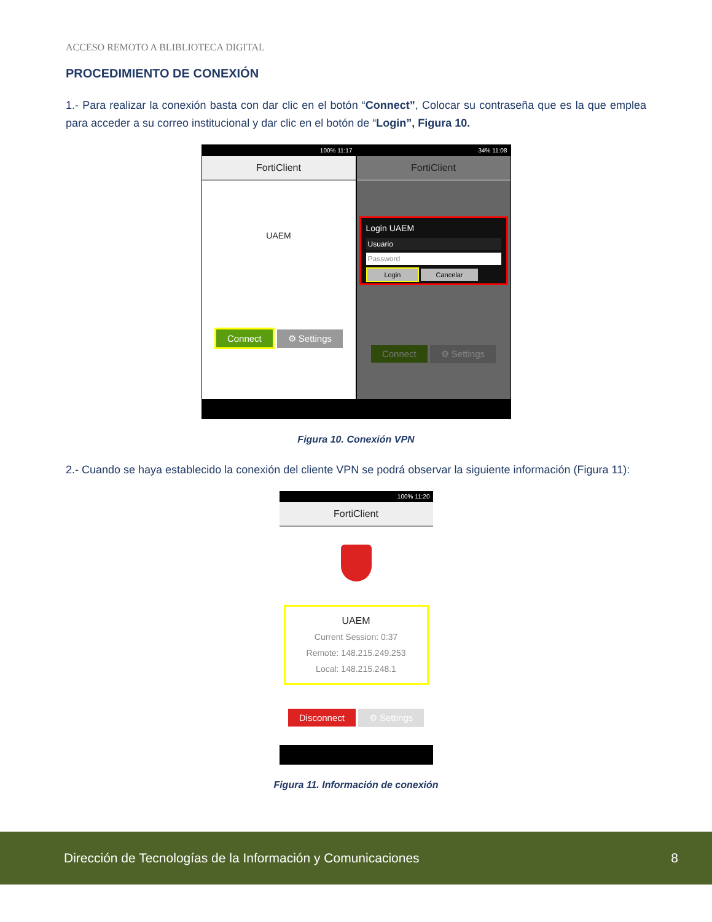ACCESO REMOTO A BLIBLIOTECA DIGITAL
PROCEDIMIENTO DE CONEXIÓN
1.- Para realizar la conexión basta con dar clic en el botón “Connect”, Colocar su contraseña que es la que emplea para acceder a su correo institucional y dar clic en el botón de “Login”, Figura 10.
100% 11:17
FortiClient
UAEM
Connect ⚙ Settings
34% 11:08
FortiClient
Login UAEM
Usuario
Password
Login Cancelar
Connect ⚙ Settings
Figura 10. Conexión VPN
2.- Cuando se haya establecido la conexión del cliente VPN se podrá observar la siguiente información (Figura 11):
100% 11:20
FortiClient
UAEM
Current Session: 0:37
Remote: 148.215.249.253
Local: 148.215.248.1
Disconnect ⚙ Settings
Figura 11. Información de conexión
Dirección de Tecnologías de la Información y Comunicaciones 8